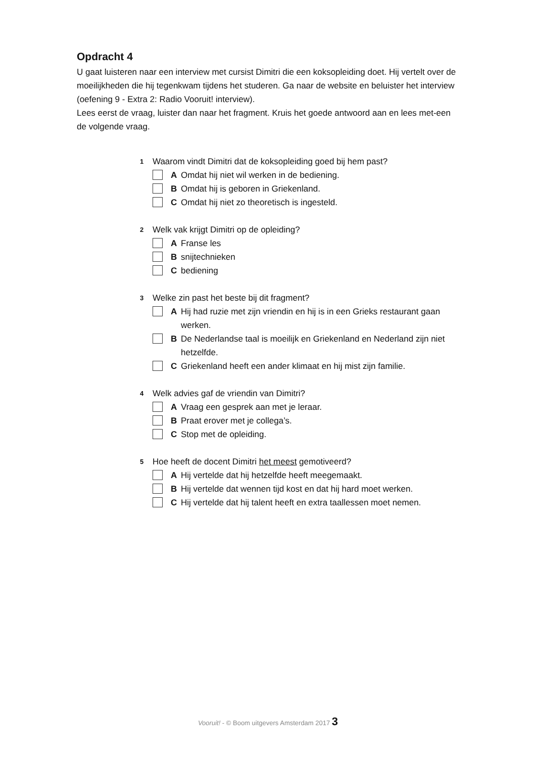Opdracht 4
U gaat luisteren naar een interview met cursist Dimitri die een koksopleiding doet. Hij vertelt over de moeilijkheden die hij tegenkwam tijdens het studeren. Ga naar de website en beluister het interview (oefening 9 - Extra 2: Radio Vooruit! interview).
Lees eerst de vraag, luister dan naar het fragment. Kruis het goede antwoord aan en lees met-een de volgende vraag.
1 Waarom vindt Dimitri dat de koksopleiding goed bij hem past?
A Omdat hij niet wil werken in de bediening.
B Omdat hij is geboren in Griekenland.
C Omdat hij niet zo theoretisch is ingesteld.
2 Welk vak krijgt Dimitri op de opleiding?
A Franse les
Bsnijtechnieken
Cbediening
3 Welke zin past het beste bij dit fragment?
A Hij had ruzie met zijn vriendin en hij is in een Grieks restaurant gaan werken.
B De Nederlandse taal is moeilijk en Griekenland en Nederland zijn niet hetzelfde.
C Griekenland heeft een ander klimaat en hij mist zijn familie.
4 Welk advies gaf de vriendin van Dimitri?
A Vraag een gesprek aan met je leraar.
B Praat erover met je collega’s.
C Stop met de opleiding.
5 Hoe heeft de docent Dimitri het meest gemotiveerd?
A Hij vertelde dat hij hetzelfde heeft meegemaakt.
B Hij vertelde dat wennen tijd kost en dat hij hard moet werken.
C Hij vertelde dat hij talent heeft en extra taallessen moet nemen.
Vooruit! - © Boom uitgevers Amsterdam 2017 3